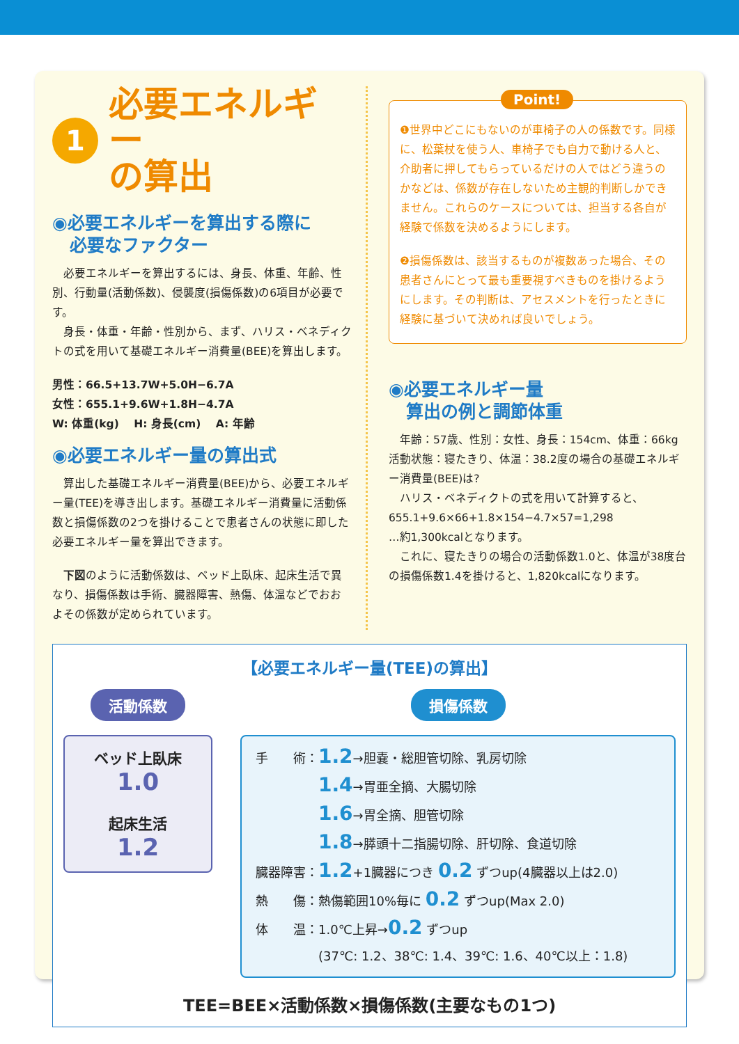1 必要エネルギー
の算出
◉必要エネルギーを算出する際に
　必要なファクター
　必要エネルギーを算出するには、身長、体重、年齢、性別、行動量(活動係数)、侵襲度(損傷係数)の6項目が必要です。
　身長・体重・年齢・性別から、まず、ハリス・ベネディクトの式を用いて基礎エネルギー消費量(BEE)を算出します。
男性：66.5+13.7W+5.0H−6.7A
女性：655.1+9.6W+1.8H−4.7A
W: 体重(kg)　 H: 身長(cm)　 A: 年齢
◉必要エネルギー量の算出式
　算出した基礎エネルギー消費量(BEE)から、必要エネルギー量(TEE)を導き出します。基礎エネルギー消費量に活動係数と損傷係数の2つを掛けることで患者さんの状態に即した必要エネルギー量を算出できます。
　下図のように活動係数は、ベッド上臥床、起床生活で異なり、損傷係数は手術、臓器障害、熱傷、体温などでおおよその係数が定められています。
Point!
❶世界中どこにもないのが車椅子の人の係数です。同様に、松葉杖を使う人、車椅子でも自力で動ける人と、介助者に押してもらっているだけの人ではどう違うのかなどは、係数が存在しないため主観的判断しかできません。これらのケースについては、担当する各自が経験で係数を決めるようにします。
❷損傷係数は、該当するものが複数あった場合、その患者さんにとって最も重要視すべきものを掛けるようにします。その判断は、アセスメントを行ったときに経験に基づいて決めれば良いでしょう。
◉必要エネルギー量
　算出の例と調節体重
　年齢：57歳、性別：女性、身長：154cm、体重：66kg活動状態：寝たきり、体温：38.2度の場合の基礎エネルギー消費量(BEE)は?
　ハリス・ベネディクトの式を用いて計算すると、
655.1+9.6×66+1.8×154−4.7×57=1,298
…約1,300kcalとなります。
　これに、寝たきりの場合の活動係数1.0と、体温が38度台の損傷係数1.4を掛けると、1,820kcalになります。
【必要エネルギー量(TEE)の算出】
活動係数
ベッド上臥床
1.0
起床生活
1.2
損傷係数
手　　術：1.2→胆嚢・総胆管切除、乳房切除
　　　　　1.4→胃亜全摘、大腸切除
　　　　　1.6→胃全摘、胆管切除
　　　　　1.8→膵頭十二指腸切除、肝切除、食道切除
臓器障害：1.2+1臓器につき 0.2 ずつup(4臓器以上は2.0)
熱　　傷：熱傷範囲10%毎に 0.2 ずつup(Max 2.0)
体　　温：1.0℃上昇→0.2 ずつup
　　　　　(37℃: 1.2、38℃: 1.4、39℃: 1.6、40℃以上：1.8)
TEE=BEE×活動係数×損傷係数(主要なもの1つ)